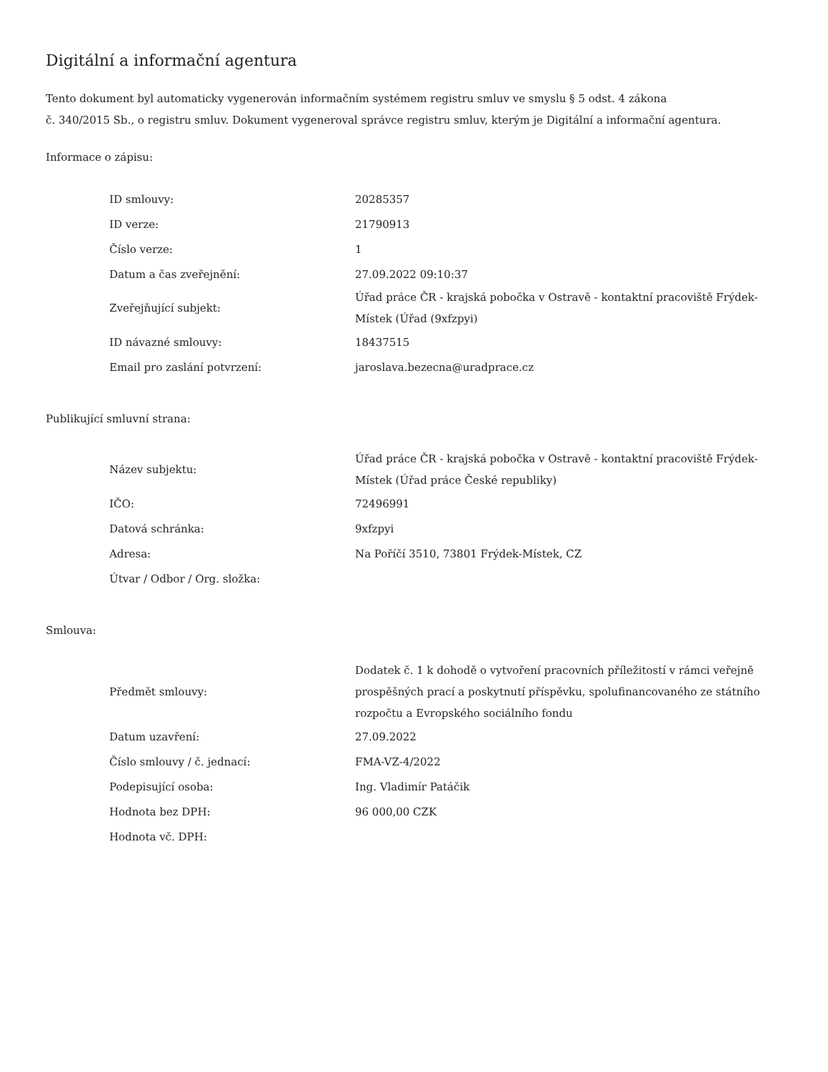Digitální a informační agentura
Tento dokument byl automaticky vygenerován informačním systémem registru smluv ve smyslu § 5 odst. 4 zákona
č. 340/2015 Sb., o registru smluv. Dokument vygeneroval správce registru smluv, kterým je Digitální a informační agentura.
Informace o zápisu:
| ID smlouvy: | 20285357 |
| ID verze: | 21790913 |
| Číslo verze: | 1 |
| Datum a čas zveřejnění: | 27.09.2022 09:10:37 |
| Zveřejňující subjekt: | Úřad práce ČR - krajská pobočka v Ostravě - kontaktní pracoviště Frýdek-Místek (Úřad (9xfzpyi) |
| ID návazné smlouvy: | 18437515 |
| Email pro zaslání potvrzení: | jaroslava.bezecna@uradprace.cz |
Publikující smluvní strana:
| Název subjektu: | Úřad práce ČR - krajská pobočka v Ostravě - kontaktní pracoviště Frýdek-Místek (Úřad práce České republiky) |
| IČO: | 72496991 |
| Datová schránka: | 9xfzpyi |
| Adresa: | Na Poříčí 3510, 73801 Frýdek-Místek, CZ |
| Útvar / Odbor / Org. složka: | |
Smlouva:
| Předmět smlouvy: | Dodatek č. 1 k dohodě o vytvoření pracovních příležitostí v rámci veřejně prospěšných prací a poskytnutí příspěvku, spolufinancovaného ze státního rozpočtu a Evropského sociálního fondu |
| Datum uzavření: | 27.09.2022 |
| Číslo smlouvy / č. jednací: | FMA-VZ-4/2022 |
| Podepisující osoba: | Ing. Vladimír Patáčik |
| Hodnota bez DPH: | 96 000,00 CZK |
| Hodnota vč. DPH: | |